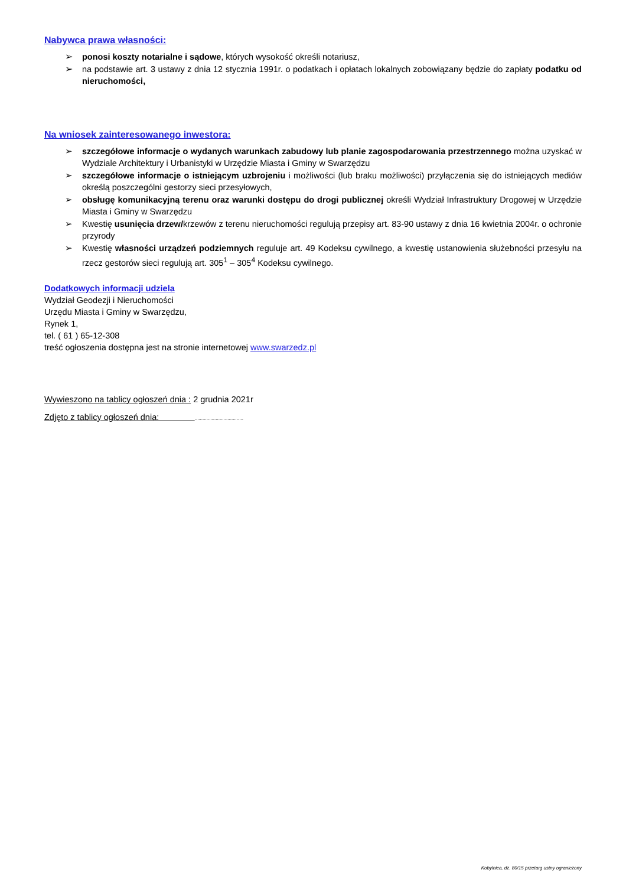Nabywca prawa własności:
➢ ponosi koszty notarialne i sądowe, których wysokość określi notariusz,
➢ na podstawie art. 3 ustawy z dnia 12 stycznia 1991r. o podatkach i opłatach lokalnych zobowiązany będzie do zapłaty podatku od nieruchomości,
Na wniosek zainteresowanego inwestora:
➢ szczegółowe informacje o wydanych warunkach zabudowy lub planie zagospodarowania przestrzennego można uzyskać w Wydziale Architektury i Urbanistyki w Urzędzie Miasta i Gminy w Swarzędzu
➢ szczegółowe informacje o istniejącym uzbrojeniu i możliwości (lub braku możliwości) przyłączenia się do istniejących mediów określą poszczególni gestorzy sieci przesyłowych,
➢ obsługę komunikacyjną terenu oraz warunki dostępu do drogi publicznej określi Wydział Infrastruktury Drogowej w Urzędzie Miasta i Gminy w Swarzędzu
➢ Kwestię usunięcia drzew/krzewów z terenu nieruchomości regulują przepisy art. 83-90 ustawy z dnia 16 kwietnia 2004r. o ochronie przyrody
➢ Kwestię własności urządzeń podziemnych reguluje art. 49 Kodeksu cywilnego, a kwestię ustanowienia służebności przesyłu na rzecz gestorów sieci regulują art. 305<sup>1</sup> – 305<sup>4</sup> Kodeksu cywilnego.
Dodatkowych informacji udziela
Wydział Geodezji i Nieruchomości
Urzędu Miasta i Gminy w Swarzędzu,
Rynek 1,
tel. ( 61 ) 65-12-308
treść ogłoszenia dostępna jest na stronie internetowej www.swarzedz.pl
Wywieszono na tablicy ogłoszeń dnia : 2 grudnia 2021r
Zdjęto z tablicy ogłoszeń dnia: .....................................
Kobylnica, dz. 80/15 przetarg ustny ograniczony